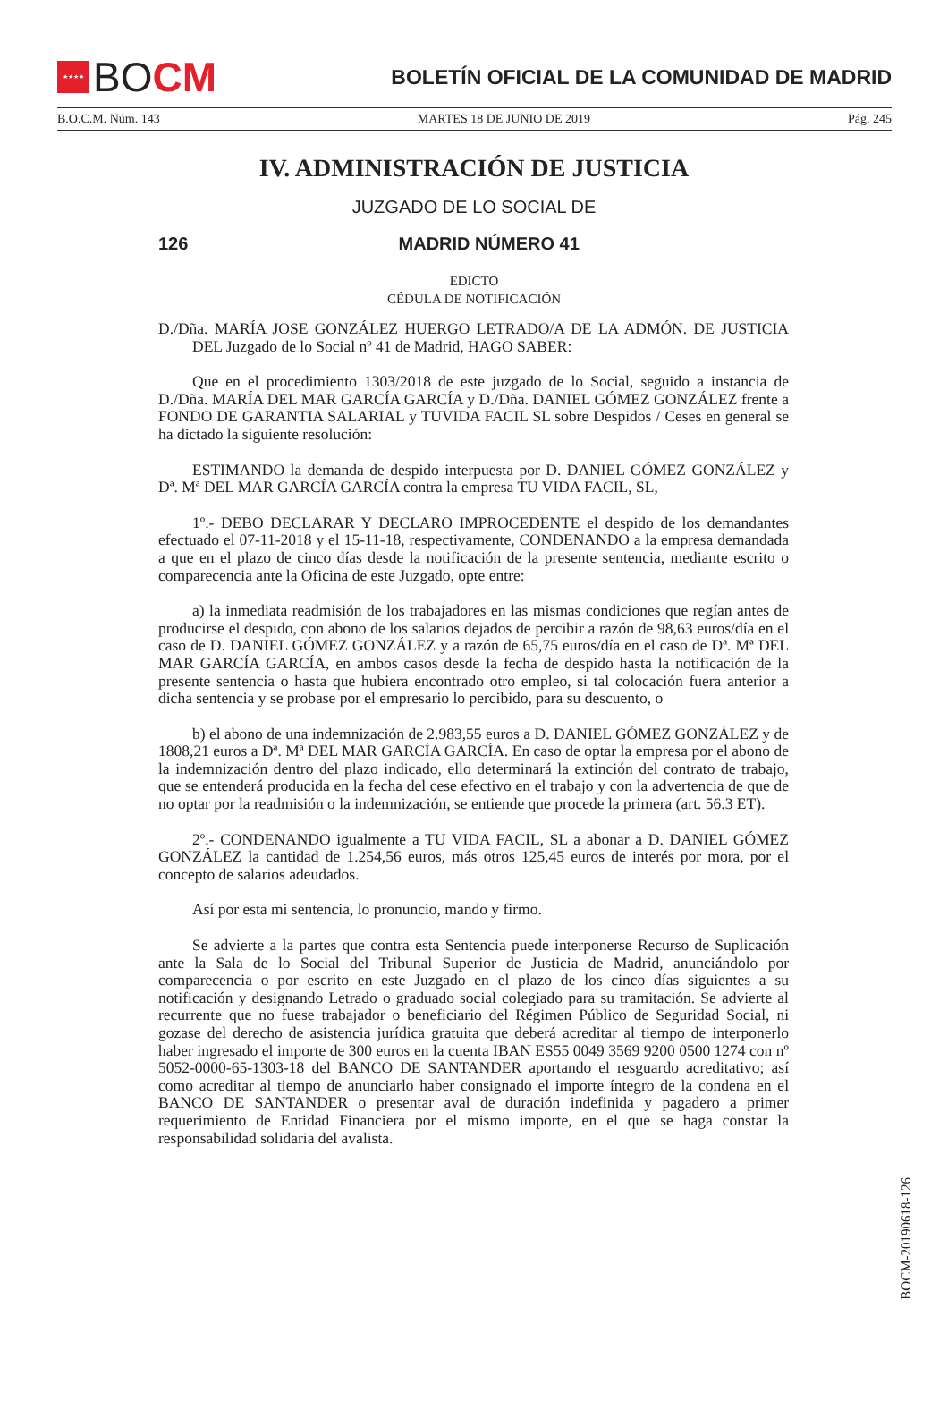★★★★
BO CM
BOLETÍN OFICIAL DE LA COMUNIDAD DE MADRID
B.O.C.M. Núm. 143 MARTES 18 DE JUNIO DE 2019 Pág. 245
IV. ADMINISTRACIÓN DE JUSTICIA
JUZGADO DE LO SOCIAL DE
126 MADRID NÚMERO 41
EDICTO
CÉDULA DE NOTIFICACIÓN
D./Dña. MARÍA JOSE GONZÁLEZ HUERGO LETRADO/A DE LA ADMÓN. DE JUSTICIA DEL Juzgado de lo Social nº 41 de Madrid, HAGO SABER:
Que en el procedimiento 1303/2018 de este juzgado de lo Social, seguido a instancia de D./Dña. MARÍA DEL MAR GARCÍA GARCÍA y D./Dña. DANIEL GÓMEZ GONZÁLEZ frente a FONDO DE GARANTIA SALARIAL y TUVIDA FACIL SL sobre Despidos / Ceses en general se ha dictado la siguiente resolución:
ESTIMANDO la demanda de despido interpuesta por D. DANIEL GÓMEZ GONZÁLEZ y Dª. Mª DEL MAR GARCÍA GARCÍA contra la empresa TU VIDA FACIL, SL,
1º.- DEBO DECLARAR Y DECLARO IMPROCEDENTE el despido de los demandantes efectuado el 07-11-2018 y el 15-11-18, respectivamente, CONDENANDO a la empresa demandada a que en el plazo de cinco días desde la notificación de la presente sentencia, mediante escrito o comparecencia ante la Oficina de este Juzgado, opte entre:
a) la inmediata readmisión de los trabajadores en las mismas condiciones que regían antes de producirse el despido, con abono de los salarios dejados de percibir a razón de 98,63 euros/día en el caso de D. DANIEL GÓMEZ GONZÁLEZ y a razón de 65,75 euros/día en el caso de Dª. Mª DEL MAR GARCÍA GARCÍA, en ambos casos desde la fecha de despido hasta la notificación de la presente sentencia o hasta que hubiera encontrado otro empleo, si tal colocación fuera anterior a dicha sentencia y se probase por el empresario lo percibido, para su descuento, o
b) el abono de una indemnización de 2.983,55 euros a D. DANIEL GÓMEZ GONZÁLEZ y de 1808,21 euros a Dª. Mª DEL MAR GARCÍA GARCÍA. En caso de optar la empresa por el abono de la indemnización dentro del plazo indicado, ello determinará la extinción del contrato de trabajo, que se entenderá producida en la fecha del cese efectivo en el trabajo y con la advertencia de que de no optar por la readmisión o la indemnización, se entiende que procede la primera (art. 56.3 ET).
2º.- CONDENANDO igualmente a TU VIDA FACIL, SL a abonar a D. DANIEL GÓMEZ GONZÁLEZ la cantidad de 1.254,56 euros, más otros 125,45 euros de interés por mora, por el concepto de salarios adeudados.
Así por esta mi sentencia, lo pronuncio, mando y firmo.
Se advierte a la partes que contra esta Sentencia puede interponerse Recurso de Suplicación ante la Sala de lo Social del Tribunal Superior de Justicia de Madrid, anunciándolo por comparecencia o por escrito en este Juzgado en el plazo de los cinco días siguientes a su notificación y designando Letrado o graduado social colegiado para su tramitación. Se advierte al recurrente que no fuese trabajador o beneficiario del Régimen Público de Seguridad Social, ni gozase del derecho de asistencia jurídica gratuita que deberá acreditar al tiempo de interponerlo haber ingresado el importe de 300 euros en la cuenta IBAN ES55 0049 3569 9200 0500 1274 con nº 5052-0000-65-1303-18 del BANCO DE SANTANDER aportando el resguardo acreditativo; así como acreditar al tiempo de anunciarlo haber consignado el importe íntegro de la condena en el BANCO DE SANTANDER o presentar aval de duración indefinida y pagadero a primer requerimiento de Entidad Financiera por el mismo importe, en el que se haga constar la responsabilidad solidaria del avalista.
BOCM-20190618-126